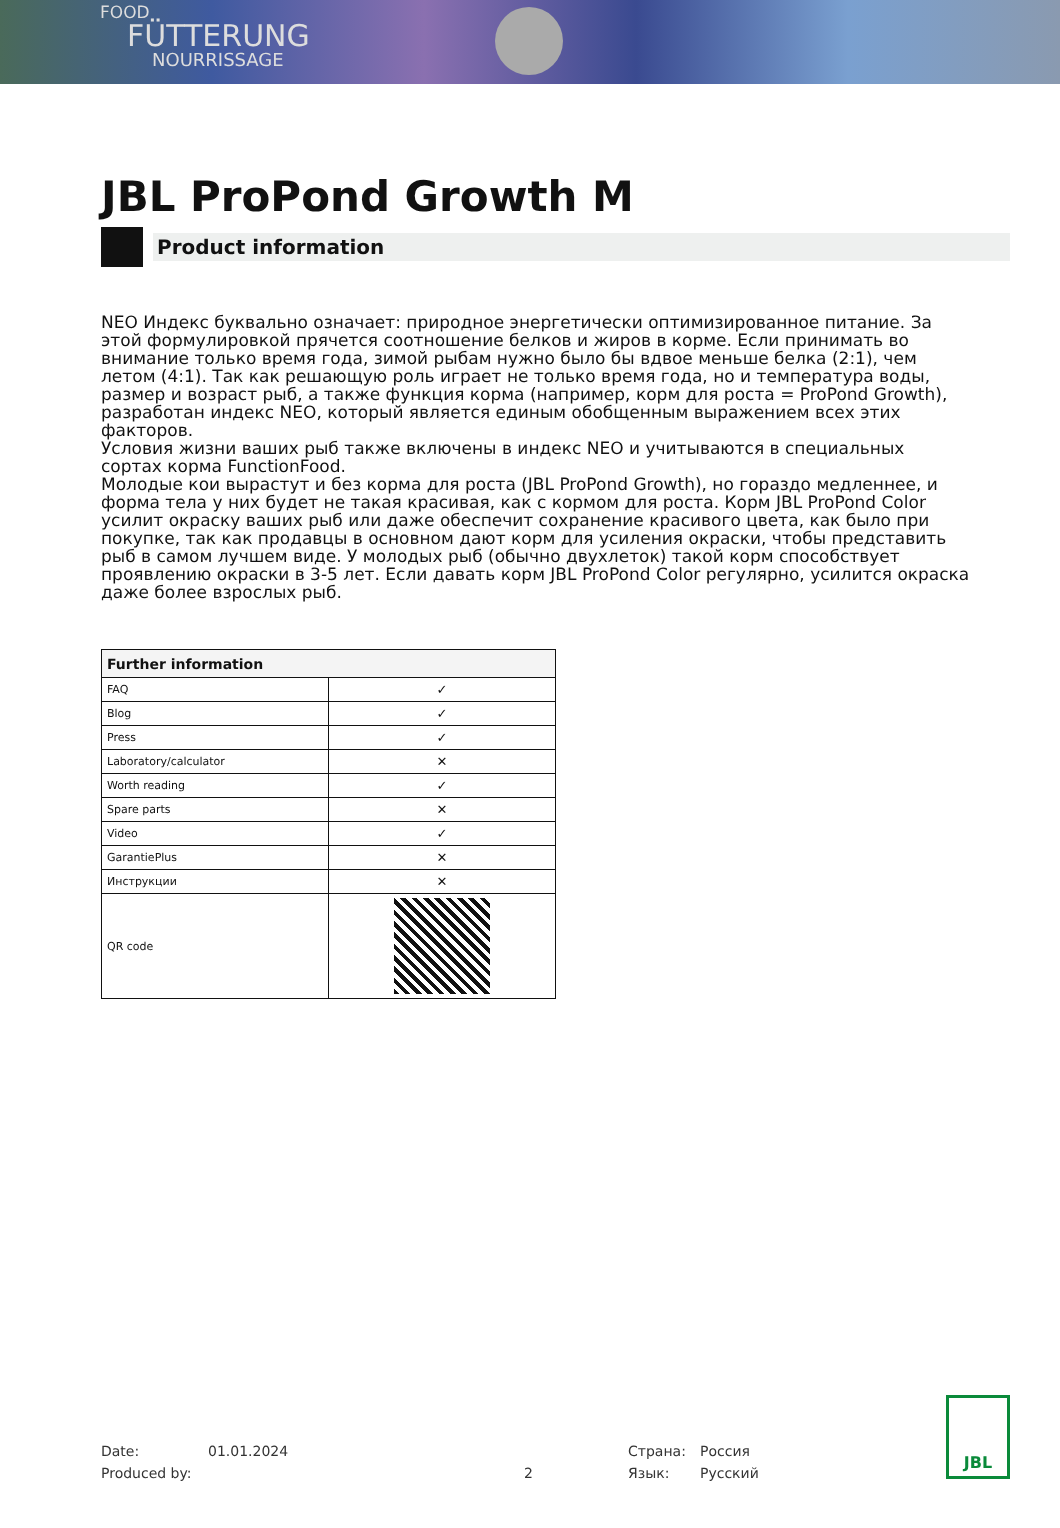FOOD
FÜTTERUNG
NOURRISSAGE
JBL ProPond Growth M
Product information
NEO Индекс буквально означает: природное энергетически оптимизированное питание. За этой формулировкой прячется соотношение белков и жиров в корме. Если принимать во внимание только время года, зимой рыбам нужно было бы вдвое меньше белка (2:1), чем летом (4:1). Так как решающую роль играет не только время года, но и температура воды, размер и возраст рыб, а также функция корма (например, корм для роста = ProPond Growth), разработан индекс NEO, который является единым обобщенным выражением всех этих факторов.
Условия жизни ваших рыб также включены в индекс NEO и учитываются в специальных сортах корма FunctionFood.
Молодые кои вырастут и без корма для роста (JBL ProPond Growth), но гораздо медленнее, и форма тела у них будет не такая красивая, как с кормом для роста. Корм JBL ProPond Color усилит окраску ваших рыб или даже обеспечит сохранение красивого цвета, как было при покупке, так как продавцы в основном дают корм для усиления окраски, чтобы представить рыб в самом лучшем виде. У молодых рыб (обычно двухлеток) такой корм способствует проявлению окраски в 3-5 лет. Если давать корм JBL ProPond Color регулярно, усилится окраска даже более взрослых рыб.
| Further information | |
| --- | --- |
| FAQ | ✓ |
| Blog | ✓ |
| Press | ✓ |
| Laboratory/calculator | ✕ |
| Worth reading | ✓ |
| Spare parts | ✕ |
| Video | ✓ |
| GarantiePlus | ✕ |
| Инструкции | ✕ |
| QR code | |
Date:
Produced by:
01.01.2024
2
Страна:
Язык:
Россия
Русский
JBL